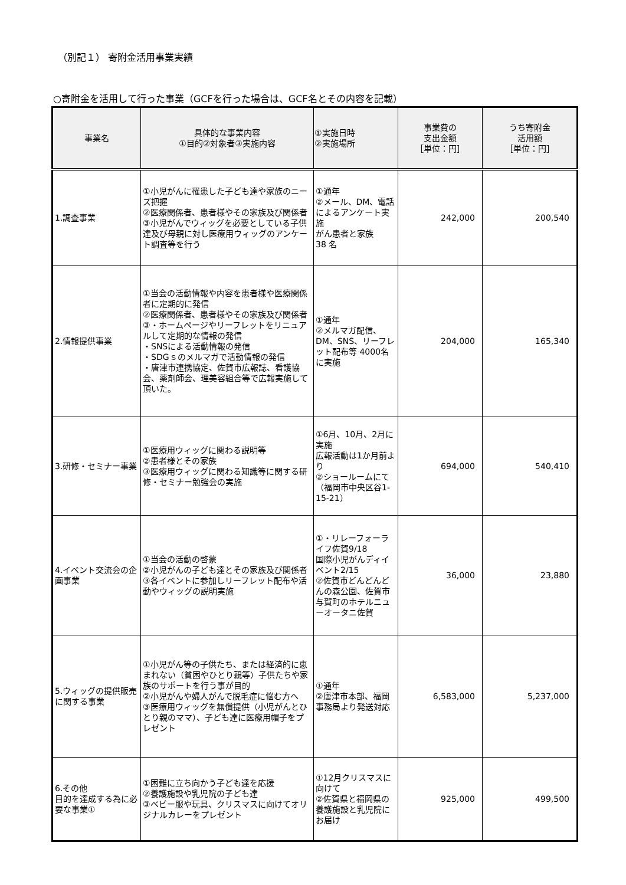（別記１） 寄附金活用事業実績
○寄附金を活用して行った事業（GCFを行った場合は、GCF名とその内容を記載）
| 事業名 | 具体的な事業内容 ①目的②対象者③実施内容 | ①実施日時 ②実施場所 | 事業費の 支出金額 ［単位：円］ | うち寄附金 活用額 ［単位：円］ |
| --- | --- | --- | --- | --- |
| 1.調査事業 | ①小児がんに罹患した子ども達や家族のニーズ把握 ②医療関係者、患者様やその家族及び関係者 ③小児がんでウィッグを必要としている子供達及び母親に対し医療用ウィッグのアンケート調査等を行う | ①通年 ②メール、DM、電話によるアンケート実施 がん患者と家族 38 名 | 242,000 | 200,540 |
| 2.情報提供事業 | ①当会の活動情報や内容を患者様や医療関係者に定期的に発信 ②医療関係者、患者様やその家族及び関係者 ③・ホームページやリーフレットをリニュアルして定期的な情報の発信 ・SNSによる活動情報の発信 ・SDGｓのメルマガで活動情報の発信 ・唐津市連携協定、佐賀市広報誌、看護協会、薬剤師会、理美容組合等で広報実施して頂いた。 | ①通年 ②メルマガ配信、DM、SNS、リーフレット配布等 4000名に実施 | 204,000 | 165,340 |
| 3.研修・セミナー事業 | ①医療用ウィッグに関わる説明等 ②患者様とその家族 ③医療用ウィッグに関わる知識等に関する研修・セミナー勉強会の実施 | ①6月、10月、2月に実施 広報活動は1か月前より ②ショールームにて（福岡市中央区谷1-15-21） | 694,000 | 540,410 |
| 4.イベント交流会の企画事業 | ①当会の活動の啓蒙 ②小児がんの子ども達とその家族及び関係者 ③各イベントに参加しリーフレット配布や活動やウィッグの説明実施 | ①・リレーフォーライフ佐賀9/18 国際小児がんディイベント2/15 ②佐賀市どんどんどんの森公園、佐賀市与賀町のホテルニューオータニ佐賀 | 36,000 | 23,880 |
| 5.ウィッグの提供販売に関する事業 | ①小児がん等の子供たち、または経済的に恵まれない（貧困やひとり親等）子供たちや家族のサポートを行う事が目的 ②小児がんや婦人がんで脱毛症に悩む方へ ③医療用ウィッグを無償提供（小児がんとひとり親のママ）、子ども達に医療用帽子をプレゼント | ①通年 ②唐津市本部、福岡事務局より発送対応 | 6,583,000 | 5,237,000 |
| 6.その他 目的を達成する為に必要な事業① | ①困難に立ち向かう子ども達を応援 ②養護施設や乳児院の子ども達 ③ベビー服や玩具、クリスマスに向けてオリジナルカレーをプレゼント | ①12月クリスマスに向けて ②佐賀県と福岡県の養護施設と乳児院にお届け | 925,000 | 499,500 |